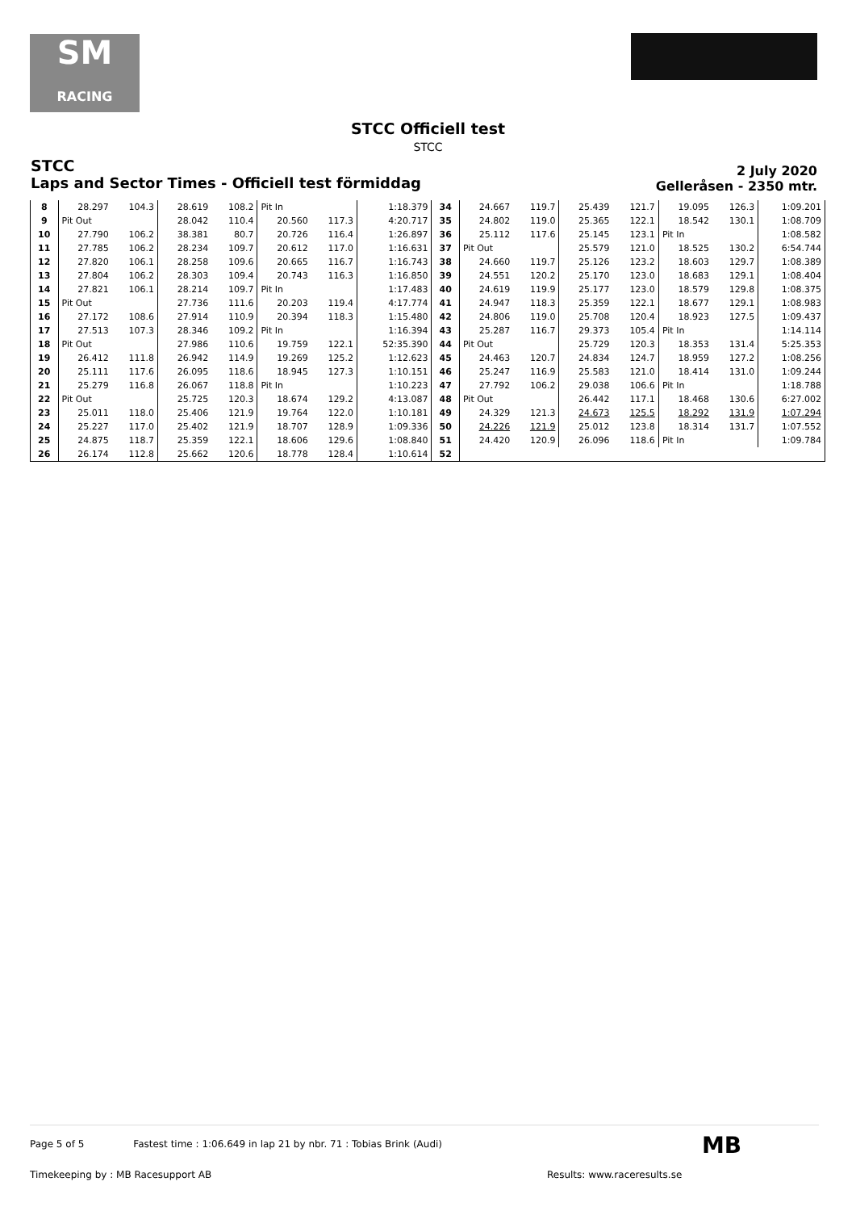SM
RACING
STCC Officiell test
STCC
STCC
Laps and Sector Times - Officiell test förmiddag
2 July 2020
Gelleråsen - 2350 mtr.
| 8 | 28.297 | 104.3 | 28.619 | 108.2 | Pit In | | 1:18.379 | 34 | 24.667 | 119.7 | 25.439 | 121.7 | 19.095 | 126.3 | 1:09.201 |
| 9 | Pit Out | | 28.042 | 110.4 | 20.560 | 117.3 | 4:20.717 | 35 | 24.802 | 119.0 | 25.365 | 122.1 | 18.542 | 130.1 | 1:08.709 |
| 10 | 27.790 | 106.2 | 38.381 | 80.7 | 20.726 | 116.4 | 1:26.897 | 36 | 25.112 | 117.6 | 25.145 | 123.1 | Pit In | | 1:08.582 |
| 11 | 27.785 | 106.2 | 28.234 | 109.7 | 20.612 | 117.0 | 1:16.631 | 37 | Pit Out | | 25.579 | 121.0 | 18.525 | 130.2 | 6:54.744 |
| 12 | 27.820 | 106.1 | 28.258 | 109.6 | 20.665 | 116.7 | 1:16.743 | 38 | 24.660 | 119.7 | 25.126 | 123.2 | 18.603 | 129.7 | 1:08.389 |
| 13 | 27.804 | 106.2 | 28.303 | 109.4 | 20.743 | 116.3 | 1:16.850 | 39 | 24.551 | 120.2 | 25.170 | 123.0 | 18.683 | 129.1 | 1:08.404 |
| 14 | 27.821 | 106.1 | 28.214 | 109.7 | Pit In | | 1:17.483 | 40 | 24.619 | 119.9 | 25.177 | 123.0 | 18.579 | 129.8 | 1:08.375 |
| 15 | Pit Out | | 27.736 | 111.6 | 20.203 | 119.4 | 4:17.774 | 41 | 24.947 | 118.3 | 25.359 | 122.1 | 18.677 | 129.1 | 1:08.983 |
| 16 | 27.172 | 108.6 | 27.914 | 110.9 | 20.394 | 118.3 | 1:15.480 | 42 | 24.806 | 119.0 | 25.708 | 120.4 | 18.923 | 127.5 | 1:09.437 |
| 17 | 27.513 | 107.3 | 28.346 | 109.2 | Pit In | | 1:16.394 | 43 | 25.287 | 116.7 | 29.373 | 105.4 | Pit In | | 1:14.114 |
| 18 | Pit Out | | 27.986 | 110.6 | 19.759 | 122.1 | 52:35.390 | 44 | Pit Out | | 25.729 | 120.3 | 18.353 | 131.4 | 5:25.353 |
| 19 | 26.412 | 111.8 | 26.942 | 114.9 | 19.269 | 125.2 | 1:12.623 | 45 | 24.463 | 120.7 | 24.834 | 124.7 | 18.959 | 127.2 | 1:08.256 |
| 20 | 25.111 | 117.6 | 26.095 | 118.6 | 18.945 | 127.3 | 1:10.151 | 46 | 25.247 | 116.9 | 25.583 | 121.0 | 18.414 | 131.0 | 1:09.244 |
| 21 | 25.279 | 116.8 | 26.067 | 118.8 | Pit In | | 1:10.223 | 47 | 27.792 | 106.2 | 29.038 | 106.6 | Pit In | | 1:18.788 |
| 22 | Pit Out | | 25.725 | 120.3 | 18.674 | 129.2 | 4:13.087 | 48 | Pit Out | | 26.442 | 117.1 | 18.468 | 130.6 | 6:27.002 |
| 23 | 25.011 | 118.0 | 25.406 | 121.9 | 19.764 | 122.0 | 1:10.181 | 49 | 24.329 | 121.3 | 24.673 | 125.5 | 18.292 | 131.9 | 1:07.294 |
| 24 | 25.227 | 117.0 | 25.402 | 121.9 | 18.707 | 128.9 | 1:09.336 | 50 | 24.226 | 121.9 | 25.012 | 123.8 | 18.314 | 131.7 | 1:07.552 |
| 25 | 24.875 | 118.7 | 25.359 | 122.1 | 18.606 | 129.6 | 1:08.840 | 51 | 24.420 | 120.9 | 26.096 | 118.6 | Pit In | | 1:09.784 |
| 26 | 26.174 | 112.8 | 25.662 | 120.6 | 18.778 | 128.4 | 1:10.614 | 52 | | | | | | | |
Page 5 of 5 Fastest time : 1:06.649 in lap 21 by nbr. 71 : Tobias Brink (Audi)
Timekeeping by : MB Racesupport AB
Results: www.raceresults.se
MB